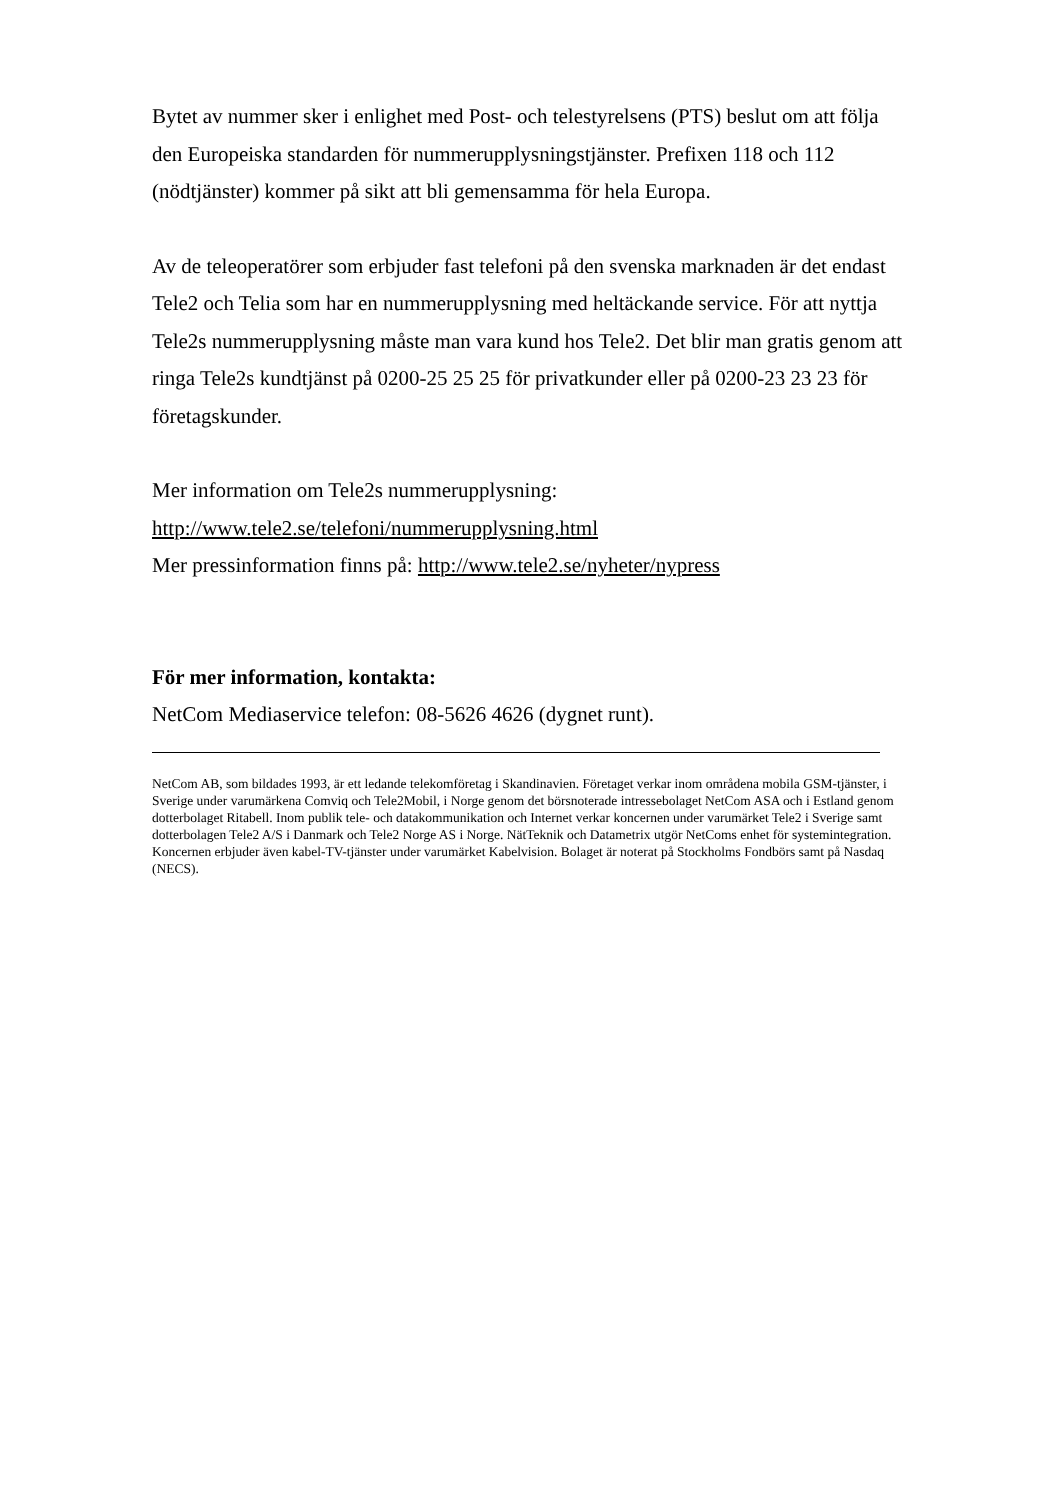Bytet av nummer sker i enlighet med Post- och telestyrelsens (PTS) beslut om att följa den Europeiska standarden för nummerupplysningstjänster. Prefixen 118 och 112 (nödtjänster) kommer på sikt att bli gemensamma för hela Europa.
Av de teleoperatörer som erbjuder fast telefoni på den svenska marknaden är det endast Tele2 och Telia som har en nummerupplysning med heltäckande service. För att nyttja Tele2s nummerupplysning måste man vara kund hos Tele2. Det blir man gratis genom att ringa Tele2s kundtjänst på 0200-25 25 25 för privatkunder eller på 0200-23 23 23 för företagskunder.
Mer information om Tele2s nummerupplysning:
http://www.tele2.se/telefoni/nummerupplysning.html
Mer pressinformation finns på: http://www.tele2.se/nyheter/nypress
För mer information, kontakta:
NetCom Mediaservice telefon: 08-5626 4626 (dygnet runt).
NetCom AB, som bildades 1993, är ett ledande telekomföretag i Skandinavien. Företaget verkar inom områdena mobila GSM-tjänster, i Sverige under varumärkena Comviq och Tele2Mobil, i Norge genom det börsnoterade intressebolaget NetCom ASA och i Estland genom dotterbolaget Ritabell. Inom publik tele- och datakommunikation och Internet verkar koncernen under varumärket Tele2 i Sverige samt dotterbolagen Tele2 A/S i Danmark och Tele2 Norge AS i Norge. NätTeknik och Datametrix utgör NetComs enhet för systemintegration. Koncernen erbjuder även kabel-TV-tjänster under varumärket Kabelvision. Bolaget är noterat på Stockholms Fondbörs samt på Nasdaq (NECS).